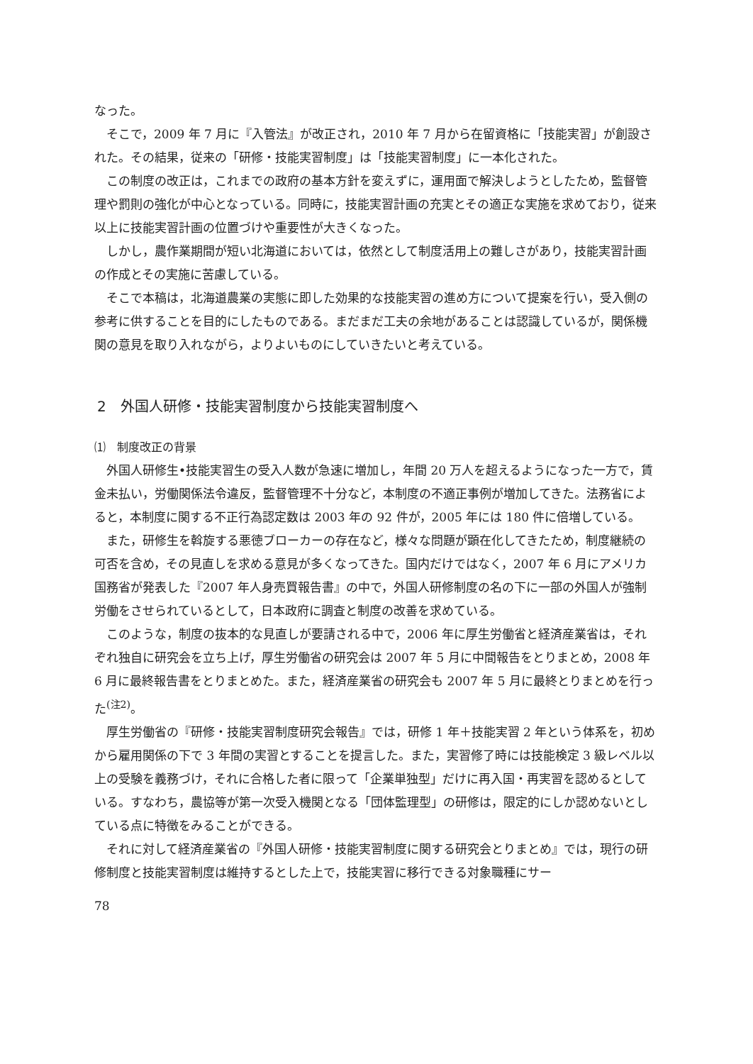なった。
そこで，2009 年 7 月に『入管法』が改正され，2010 年 7 月から在留資格に「技能実習」が創設された。その結果，従来の「研修・技能実習制度」は「技能実習制度」に一本化された。
この制度の改正は，これまでの政府の基本方針を変えずに，運用面で解決しようとしたため，監督管理や罰則の強化が中心となっている。同時に，技能実習計画の充実とその適正な実施を求めており，従来以上に技能実習計画の位置づけや重要性が大きくなった。
しかし，農作業期間が短い北海道においては，依然として制度活用上の難しさがあり，技能実習計画の作成とその実施に苦慮している。
そこで本稿は，北海道農業の実態に即した効果的な技能実習の進め方について提案を行い，受入側の参考に供することを目的にしたものである。まだまだ工夫の余地があることは認識しているが，関係機関の意見を取り入れながら，よりよいものにしていきたいと考えている。
2　外国人研修・技能実習制度から技能実習制度へ
⑴　制度改正の背景
外国人研修生•技能実習生の受入人数が急速に増加し，年間 20 万人を超えるようになった一方で，賃金未払い，労働関係法令違反，監督管理不十分など，本制度の不適正事例が増加してきた。法務省によると，本制度に関する不正行為認定数は 2003 年の 92 件が，2005 年には 180 件に倍増している。
また，研修生を斡旋する悪徳ブローカーの存在など，様々な問題が顕在化してきたため，制度継続の可否を含め，その見直しを求める意見が多くなってきた。国内だけではなく，2007 年 6 月にアメリカ国務省が発表した『2007 年人身売買報告書』の中で，外国人研修制度の名の下に一部の外国人が強制労働をさせられているとして，日本政府に調査と制度の改善を求めている。
このような，制度の抜本的な見直しが要請される中で，2006 年に厚生労働省と経済産業省は，それぞれ独自に研究会を立ち上げ，厚生労働省の研究会は 2007 年 5 月に中間報告をとりまとめ，2008 年 6 月に最終報告書をとりまとめた。また，経済産業省の研究会も 2007 年 5 月に最終とりまとめを行った<sup>(注2)</sup>。
厚生労働省の『研修・技能実習制度研究会報告』では，研修 1 年＋技能実習 2 年という体系を，初めから雇用関係の下で 3 年間の実習とすることを提言した。また，実習修了時には技能検定 3 級レベル以上の受験を義務づけ，それに合格した者に限って「企業単独型」だけに再入国・再実習を認めるとしている。すなわち，農協等が第一次受入機関となる「団体監理型」の研修は，限定的にしか認めないとしている点に特徴をみることができる。
それに対して経済産業省の『外国人研修・技能実習制度に関する研究会とりまとめ』では，現行の研修制度と技能実習制度は維持するとした上で，技能実習に移行できる対象職種にサー
78